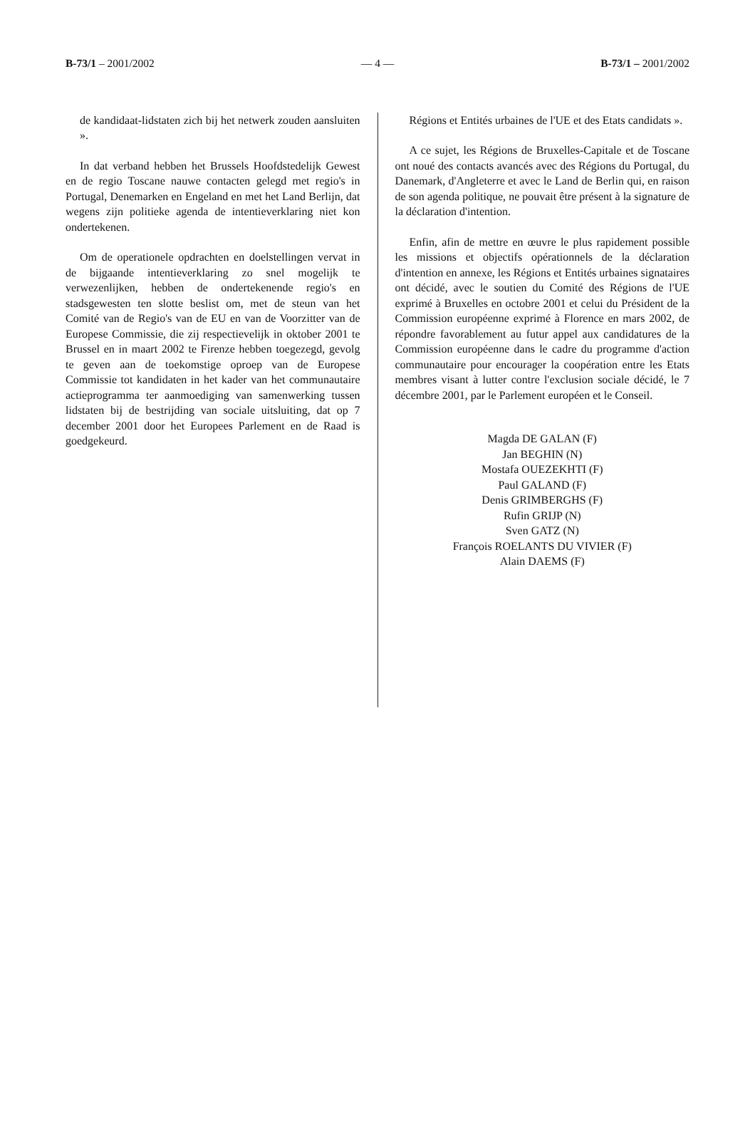B-73/1 – 2001/2002 — 4 — B-73/1 – 2001/2002
de kandidaat-lidstaten zich bij het netwerk zouden aansluiten ».
In dat verband hebben het Brussels Hoofdstedelijk Gewest en de regio Toscane nauwe contacten gelegd met regio's in Portugal, Denemarken en Engeland en met het Land Berlijn, dat wegens zijn politieke agenda de intentieverklaring niet kon ondertekenen.
Om de operationele opdrachten en doelstellingen vervat in de bijgaande intentieverklaring zo snel mogelijk te verwezenlijken, hebben de ondertekenende regio's en stadsgewesten ten slotte beslist om, met de steun van het Comité van de Regio's van de EU en van de Voorzitter van de Europese Commissie, die zij respectievelijk in oktober 2001 te Brussel en in maart 2002 te Firenze hebben toegezegd, gevolg te geven aan de toekomstige oproep van de Europese Commissie tot kandidaten in het kader van het communautaire actieprogramma ter aanmoediging van samenwerking tussen lidstaten bij de bestrijding van sociale uitsluiting, dat op 7 december 2001 door het Europees Parlement en de Raad is goedgekeurd.
Régions et Entités urbaines de l'UE et des Etats candidats ».
A ce sujet, les Régions de Bruxelles-Capitale et de Toscane ont noué des contacts avancés avec des Régions du Portugal, du Danemark, d'Angleterre et avec le Land de Berlin qui, en raison de son agenda politique, ne pouvait être présent à la signature de la déclaration d'intention.
Enfin, afin de mettre en œuvre le plus rapidement possible les missions et objectifs opérationnels de la déclaration d'intention en annexe, les Régions et Entités urbaines signataires ont décidé, avec le soutien du Comité des Régions de l'UE exprimé à Bruxelles en octobre 2001 et celui du Président de la Commission européenne exprimé à Florence en mars 2002, de répondre favorablement au futur appel aux candidatures de la Commission européenne dans le cadre du programme d'action communautaire pour encourager la coopération entre les Etats membres visant à lutter contre l'exclusion sociale décidé, le 7 décembre 2001, par le Parlement européen et le Conseil.
Magda DE GALAN (F)
Jan BEGHIN (N)
Mostafa OUEZEKHTI (F)
Paul GALAND (F)
Denis GRIMBERGHS (F)
Rufin GRIJP (N)
Sven GATZ (N)
François ROELANTS DU VIVIER (F)
Alain DAEMS (F)